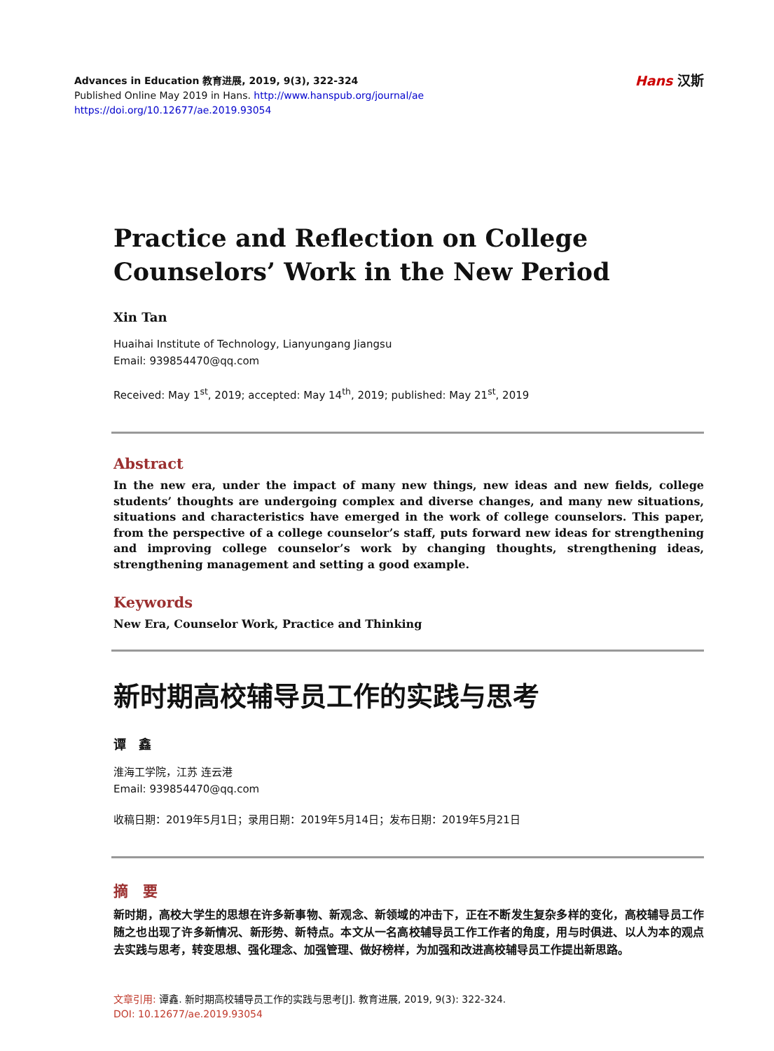Advances in Education 教育进展, 2019, 9(3), 322-324
Published Online May 2019 in Hans. http://www.hanspub.org/journal/ae
https://doi.org/10.12677/ae.2019.93054
Hans 汉斯
Practice and Reflection on College Counselors’ Work in the New Period
Xin Tan
Huaihai Institute of Technology, Lianyungang Jiangsu
Email: 939854470@qq.com
Received: May 1<sup>st</sup>, 2019; accepted: May 14<sup>th</sup>, 2019; published: May 21<sup>st</sup>, 2019
Abstract
In the new era, under the impact of many new things, new ideas and new fields, college students’ thoughts are undergoing complex and diverse changes, and many new situations, situations and characteristics have emerged in the work of college counselors. This paper, from the perspective of a college counselor’s staff, puts forward new ideas for strengthening and improving college counselor’s work by changing thoughts, strengthening ideas, strengthening management and setting a good example.
Keywords
New Era, Counselor Work, Practice and Thinking
新时期高校辅导员工作的实践与思考
谭　鑫
淮海工学院，江苏 连云港
Email: 939854470@qq.com
收稿日期：2019年5月1日；录用日期：2019年5月14日；发布日期：2019年5月21日
摘　要
新时期，高校大学生的思想在许多新事物、新观念、新领域的冲击下，正在不断发生复杂多样的变化，高校辅导员工作随之也出现了许多新情况、新形势、新特点。本文从一名高校辅导员工作工作者的角度，用与时俱进、以人为本的观点去实践与思考，转变思想、强化理念、加强管理、做好榜样，为加强和改进高校辅导员工作提出新思路。
文章引用: 谭鑫. 新时期高校辅导员工作的实践与思考[J]. 教育进展, 2019, 9(3): 322-324.
DOI: 10.12677/ae.2019.93054